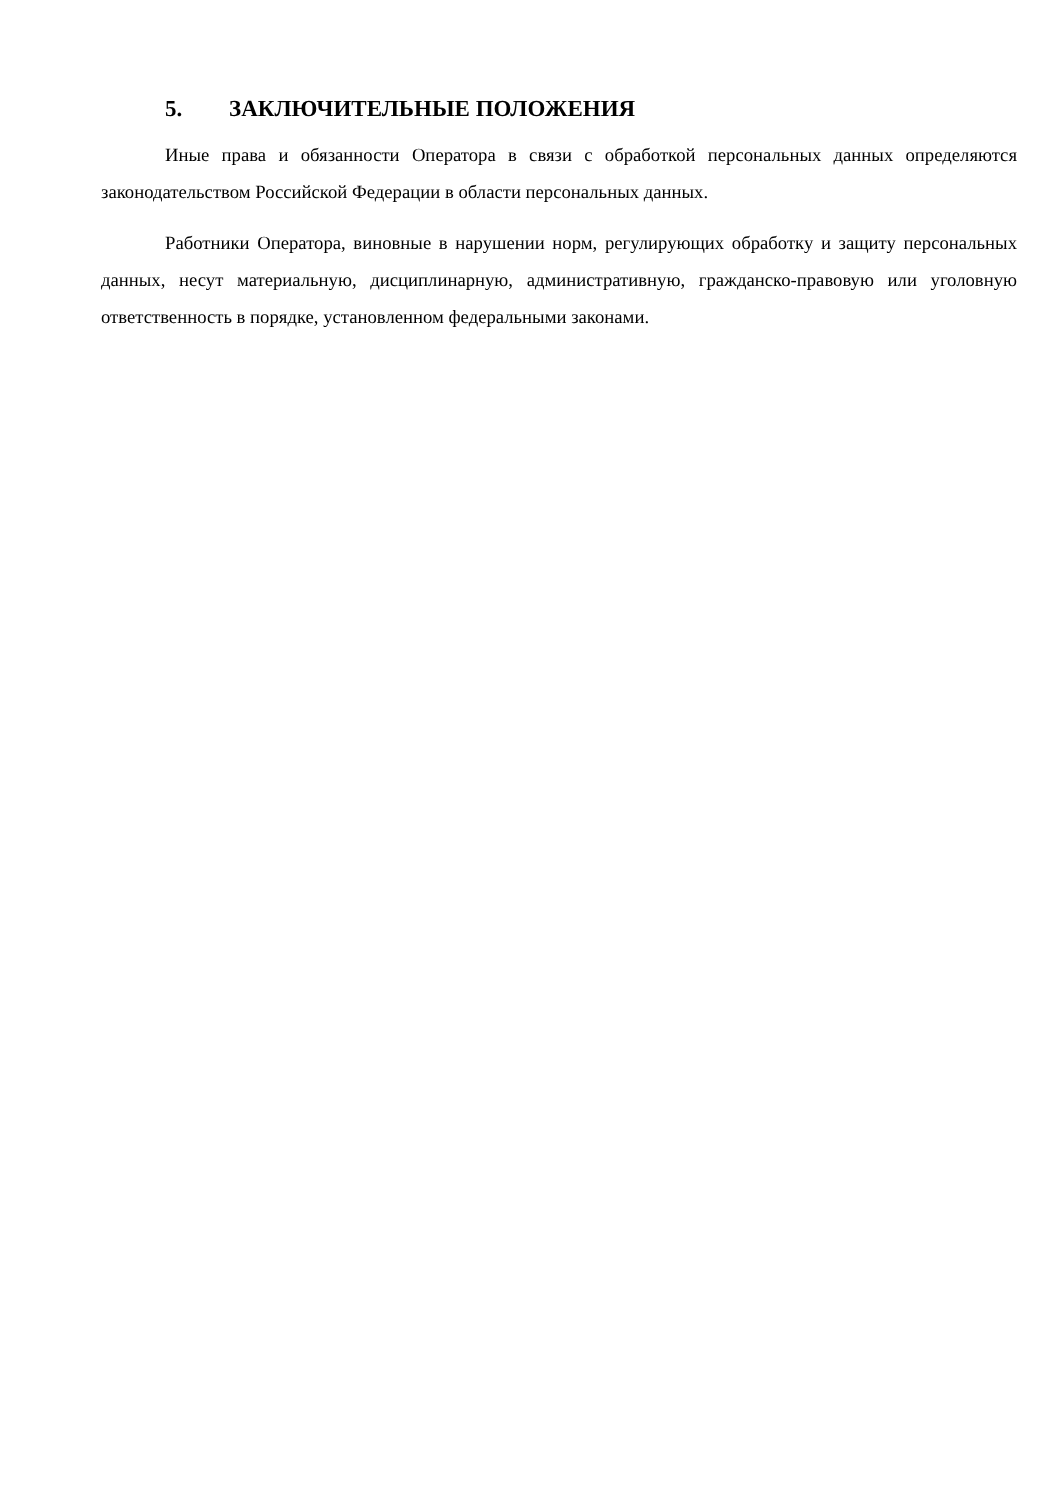5. ЗАКЛЮЧИТЕЛЬНЫЕ ПОЛОЖЕНИЯ
Иные права и обязанности Оператора в связи с обработкой персональных данных определяются законодательством Российской Федерации в области персональных данных.
Работники Оператора, виновные в нарушении норм, регулирующих обработку и защиту персональных данных, несут материальную, дисциплинарную, административную, гражданско-правовую или уголовную ответственность в порядке, установленном федеральными законами.